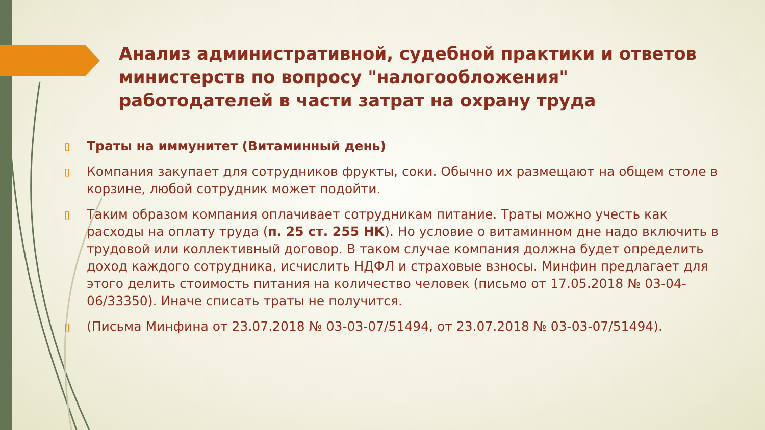Анализ административной, судебной практики и ответов министерств по вопросу "налогообложения" работодателей в части затрат на охрану труда
▯ Траты на иммунитет (Витаминный день)
▯ Компания закупает для сотрудников фрукты, соки. Обычно их размещают на общем столе в корзине, любой сотрудник может подойти.
▯ Таким образом компания оплачивает сотрудникам питание. Траты можно учесть как расходы на оплату труда (п. 25 ст. 255 НК). Но условие о витаминном дне надо включить в трудовой или коллективный договор. В таком случае компания должна будет определить доход каждого сотрудника, исчислить НДФЛ и страховые взносы. Минфин предлагает для этого делить стоимость питания на количество человек (письмо от 17.05.2018 № 03-04-06/33350). Иначе списать траты не получится.
▯ (Письма Минфина от 23.07.2018 № 03-03-07/51494, от 23.07.2018 № 03-03-07/51494).